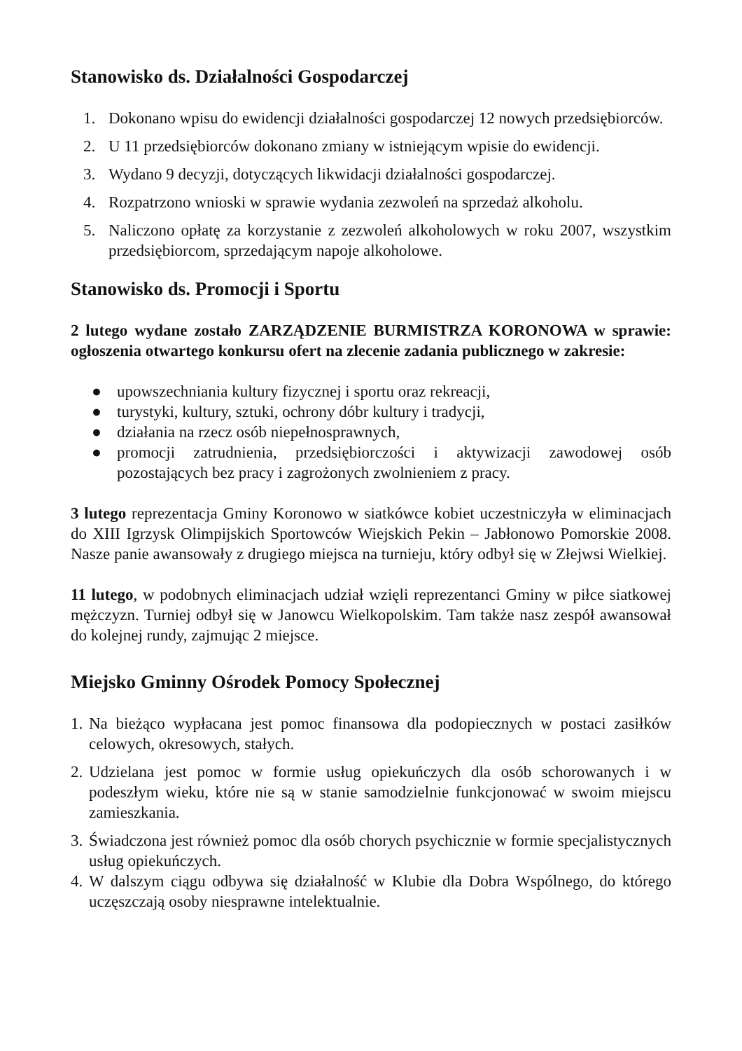Stanowisko ds. Działalności Gospodarczej
1. Dokonano wpisu do ewidencji działalności gospodarczej 12 nowych przedsiębiorców.
2. U 11 przedsiębiorców dokonano zmiany w istniejącym wpisie do ewidencji.
3. Wydano 9 decyzji, dotyczących likwidacji działalności gospodarczej.
4. Rozpatrzono wnioski w sprawie wydania zezwoleń na sprzedaż alkoholu.
5. Naliczono opłatę za korzystanie z zezwoleń alkoholowych w roku 2007, wszystkim przedsiębiorcom, sprzedającym napoje alkoholowe.
Stanowisko ds. Promocji i Sportu
2 lutego wydane zostało ZARZĄDZENIE BURMISTRZA KORONOWA w sprawie: ogłoszenia otwartego konkursu ofert na zlecenie zadania publicznego w zakresie:
● upowszechniania kultury fizycznej i sportu oraz rekreacji,
● turystyki, kultury, sztuki, ochrony dóbr kultury i tradycji,
● działania na rzecz osób niepełnosprawnych,
● promocji zatrudnienia, przedsiębiorczości i aktywizacji zawodowej osób pozostających bez pracy i zagrożonych zwolnieniem z pracy.
3 lutego reprezentacja Gminy Koronowo w siatkówce kobiet uczestniczyła w eliminacjach do XIII Igrzysk Olimpijskich Sportowców Wiejskich Pekin – Jabłonowo Pomorskie 2008. Nasze panie awansowały z drugiego miejsca na turnieju, który odbył się w Złejwsi Wielkiej.
11 lutego, w podobnych eliminacjach udział wzięli reprezentanci Gminy w piłce siatkowej mężczyzn. Turniej odbył się w Janowcu Wielkopolskim. Tam także nasz zespół awansował do kolejnej rundy, zajmując 2 miejsce.
Miejsko Gminny Ośrodek Pomocy Społecznej
1. Na bieżąco wypłacana jest pomoc finansowa dla podopiecznych w postaci zasiłków celowych, okresowych, stałych.
2. Udzielana jest pomoc w formie usług opiekuńczych dla osób schorowanych i w podeszłym wieku, które nie są w stanie samodzielnie funkcjonować w swoim miejscu zamieszkania.
3. Świadczona jest również pomoc dla osób chorych psychicznie w formie specjalistycznych usług opiekuńczych.
4. W dalszym ciągu odbywa się działalność w Klubie dla Dobra Wspólnego, do którego uczęszczają osoby niesprawne intelektualnie.